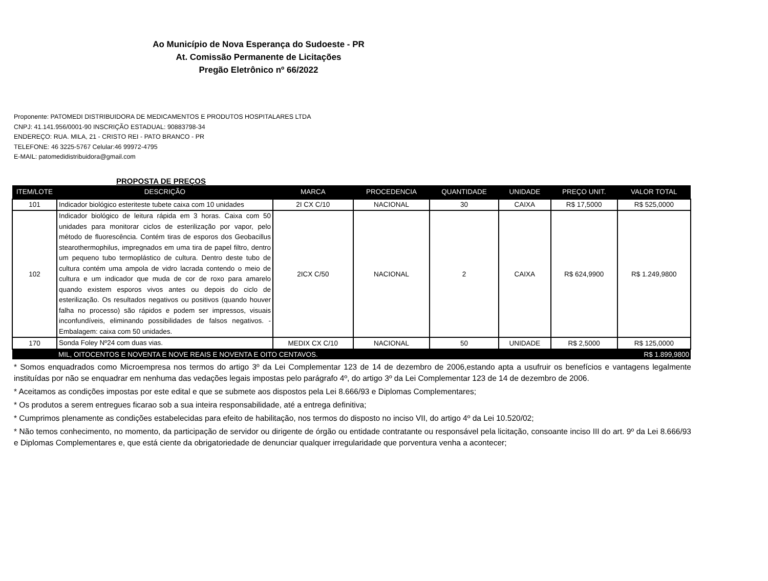Ao Município de Nova Esperança do Sudoeste - PR
At. Comissão Permanente de Licitações
Pregão Eletrônico nº 66/2022
Proponente: PATOMEDI DISTRIBUIDORA DE MEDICAMENTOS E PRODUTOS HOSPITALARES LTDA
CNPJ: 41.141.956/0001-90 INSCRIÇÃO ESTADUAL: 90883798-34
ENDEREÇO: RUA. MILA, 21 - CRISTO REI - PATO BRANCO - PR
TELEFONE: 46 3225-5767 Celular:46 99972-4795
E-MAIL: patomedidistribuidora@gmail.com
PROPOSTA DE PREÇOS
| ITEM/LOTE | DESCRIÇÃO | MARCA | PROCEDENCIA | QUANTIDADE | UNIDADE | PREÇO UNIT. | VALOR TOTAL |
| --- | --- | --- | --- | --- | --- | --- | --- |
| 101 | Indicador biológico esteriteste tubete caixa com 10 unidades | 2I CX C/10 | NACIONAL | 30 | CAIXA | R$ 17,5000 | R$ 525,0000 |
| 102 | Indicador biológico de leitura rápida em 3 horas. Caixa com 50 unidades para monitorar ciclos de esterilização por vapor, pelo método de fluorescência. Contém tiras de esporos dos Geobacillus stearothermophilus, impregnados em uma tira de papel filtro, dentro um pequeno tubo termoplástico de cultura. Dentro deste tubo de cultura contém uma ampola de vidro lacrada contendo o meio de cultura e um indicador que muda de cor de roxo para amarelo quando existem esporos vivos antes ou depois do ciclo de esterilização. Os resultados negativos ou positivos (quando houver falha no processo) são rápidos e podem ser impressos, visuais inconfundíveis, eliminando possibilidades de falsos negativos. - Embalagem: caixa com 50 unidades. | 2ICX C/50 | NACIONAL | 2 | CAIXA | R$ 624,9900 | R$ 1.249,9800 |
| 170 | Sonda Foley Nº24 com duas vias. | MEDIX CX C/10 | NACIONAL | 50 | UNIDADE | R$ 2,5000 | R$ 125,0000 |
| | MIL, OITOCENTOS E NOVENTA E NOVE REAIS E NOVENTA E OITO CENTAVOS. | | | | | | R$ 1.899,9800 |
* Somos enquadrados como Microempresa nos termos do artigo 3º da Lei Complementar 123 de 14 de dezembro de 2006,estando apta a usufruir os benefícios e vantagens legalmente instituídas por não se enquadrar em nenhuma das vedações legais impostas pelo parágrafo 4º, do artigo 3º da Lei Complementar 123 de 14 de dezembro de 2006.
* Aceitamos as condições impostas por este edital e que se submete aos dispostos pela Lei 8.666/93 e Diplomas Complementares;
* Os produtos a serem entregues ficarao sob a sua inteira responsabilidade, até a entrega definitiva;
* Cumprimos plenamente as condições estabelecidas para efeito de habilitação, nos termos do disposto no inciso VII, do artigo 4º da Lei 10.520/02;
* Não temos conhecimento, no momento, da participação de servidor ou dirigente de órgão ou entidade contratante ou responsável pela licitação, consoante inciso III do art. 9º da Lei 8.666/93 e Diplomas Complementares e, que está ciente da obrigatoriedade de denunciar qualquer irregularidade que porventura venha a acontecer;